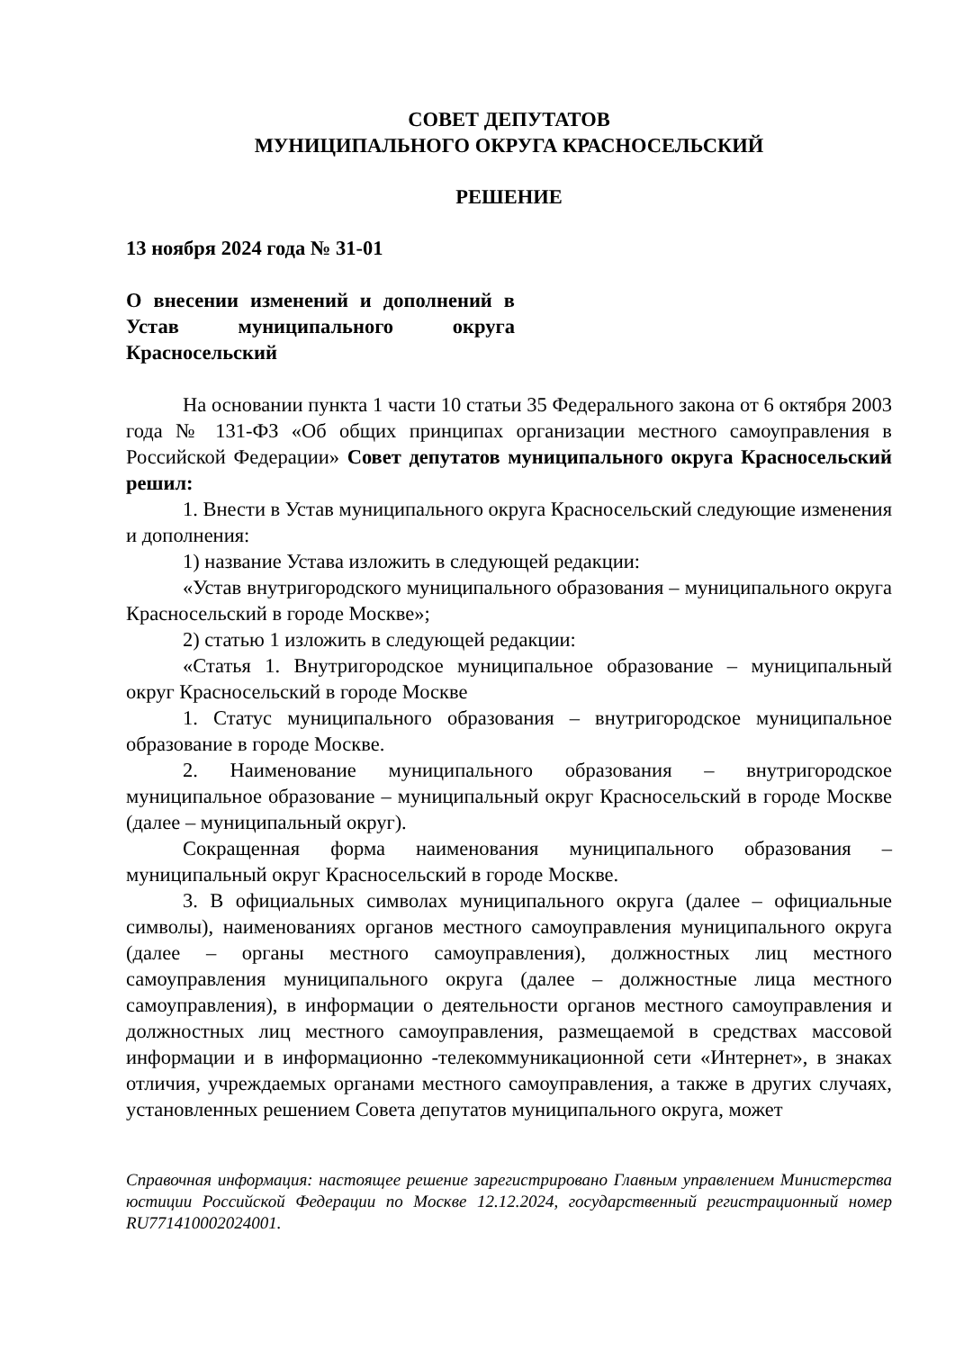СОВЕТ ДЕПУТАТОВ
МУНИЦИПАЛЬНОГО ОКРУГА КРАСНОСЕЛЬСКИЙ
РЕШЕНИЕ
13 ноября 2024 года № 31-01
О внесении изменений и дополнений в Устав муниципального округа Красносельский
На основании пункта 1 части 10 статьи 35 Федерального закона от 6 октября 2003 года № 131-ФЗ «Об общих принципах организации местного самоуправления в Российской Федерации» Совет депутатов муниципального округа Красносельский решил:
1. Внести в Устав муниципального округа Красносельский следующие изменения и дополнения:
1) название Устава изложить в следующей редакции:
«Устав внутригородского муниципального образования – муниципального округа Красносельский в городе Москве»;
2) статью 1 изложить в следующей редакции:
«Статья 1. Внутригородское муниципальное образование – муниципальный округ Красносельский в городе Москве
1. Статус муниципального образования – внутригородское муниципальное образование в городе Москве.
2. Наименование муниципального образования – внутригородское муниципальное образование – муниципальный округ Красносельский в городе Москве (далее – муниципальный округ).
Сокращенная форма наименования муниципального образования – муниципальный округ Красносельский в городе Москве.
3. В официальных символах муниципального округа (далее – официальные символы), наименованиях органов местного самоуправления муниципального округа (далее – органы местного самоуправления), должностных лиц местного самоуправления муниципального округа (далее – должностные лица местного самоуправления), в информации о деятельности органов местного самоуправления и должностных лиц местного самоуправления, размещаемой в средствах массовой информации и в информационно -телекоммуникационной сети «Интернет», в знаках отличия, учреждаемых органами местного самоуправления, а также в других случаях, установленных решением Совета депутатов муниципального округа, может
Справочная информация: настоящее решение зарегистрировано Главным управлением Министерства юстиции Российской Федерации по Москве 12.12.2024, государственный регистрационный номер RU771410002024001.